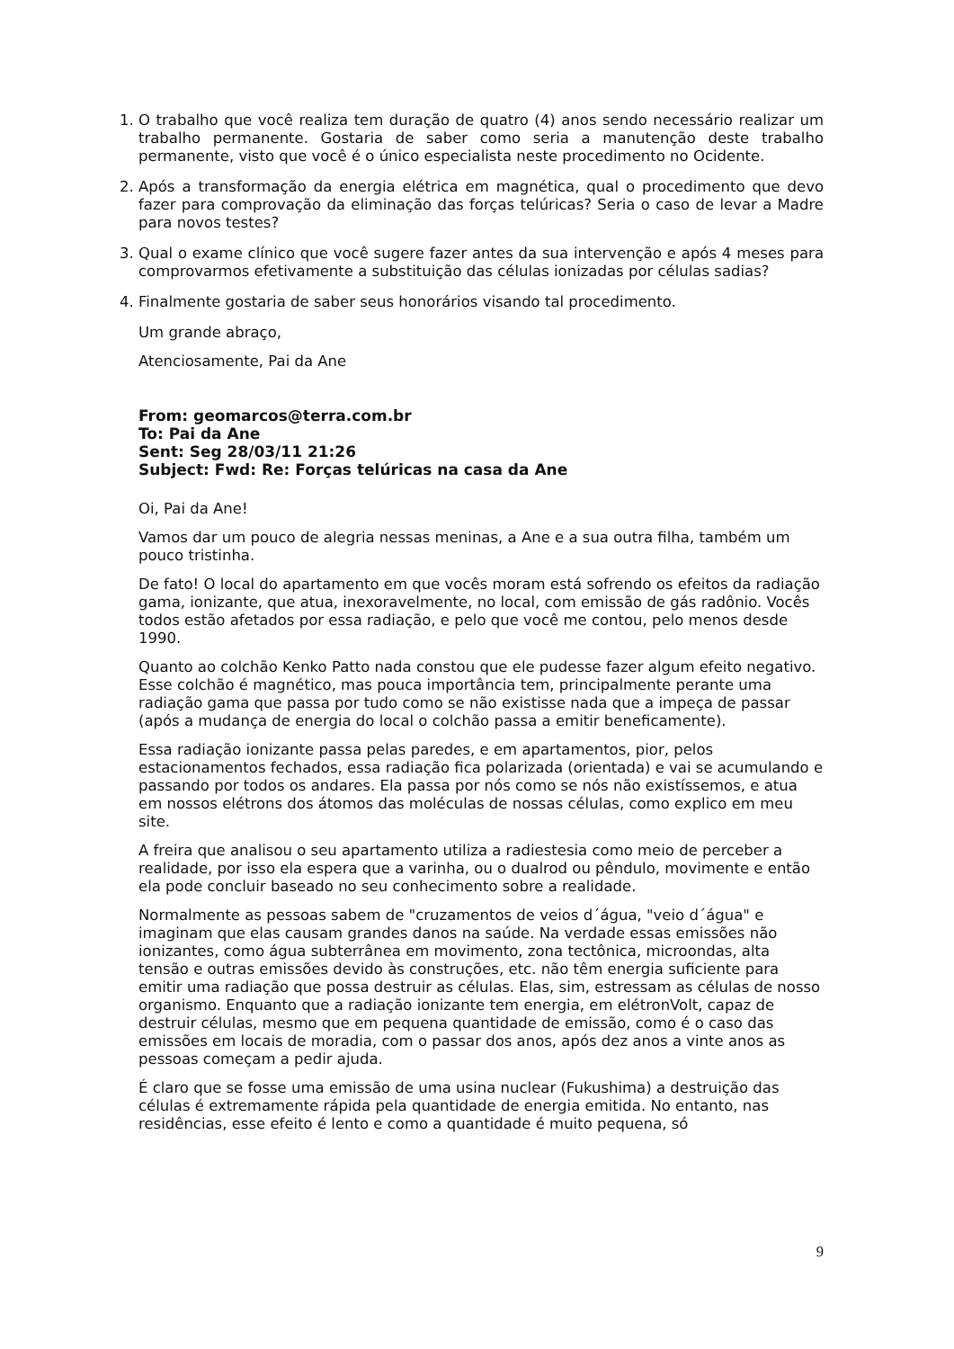1. O trabalho que você realiza tem duração de quatro (4) anos sendo necessário realizar um trabalho permanente. Gostaria de saber como seria a manutenção deste trabalho permanente, visto que você é o único especialista neste procedimento no Ocidente.
2. Após a transformação da energia elétrica em magnética, qual o procedimento que devo fazer para comprovação da eliminação das forças telúricas? Seria o caso de levar a Madre para novos testes?
3. Qual o exame clínico que você sugere fazer antes da sua intervenção e após 4 meses para comprovarmos efetivamente a substituição das células ionizadas por células sadias?
4. Finalmente gostaria de saber seus honorários visando tal procedimento.
Um grande abraço,
Atenciosamente, Pai da Ane
From: geomarcos@terra.com.br
To: Pai da Ane
Sent: Seg 28/03/11 21:26
Subject: Fwd: Re: Forças telúricas na casa da Ane
Oi, Pai da Ane!
Vamos dar um pouco de alegria nessas meninas, a Ane e a sua outra filha, também um pouco tristinha.
De fato! O local do apartamento em que vocês moram está sofrendo os efeitos da radiação gama, ionizante, que atua, inexoravelmente, no local, com emissão de gás radônio. Vocês todos estão afetados por essa radiação, e pelo que você me contou, pelo menos desde 1990.
Quanto ao colchão Kenko Patto nada constou que ele pudesse fazer algum efeito negativo. Esse colchão é magnético, mas pouca importância tem, principalmente perante uma radiação gama que passa por tudo como se não existisse nada que a impeça de passar (após a mudança de energia do local o colchão passa a emitir beneficamente).
Essa radiação ionizante passa pelas paredes, e em apartamentos, pior, pelos estacionamentos fechados, essa radiação fica polarizada (orientada) e vai se acumulando e passando por todos os andares. Ela passa por nós como se nós não existíssemos, e atua em nossos elétrons dos átomos das moléculas de nossas células, como explico em meu site.
A freira que analisou o seu apartamento utiliza a radiestesia como meio de perceber a realidade, por isso ela espera que a varinha, ou o dualrod ou pêndulo, movimente e então ela pode concluir baseado no seu conhecimento sobre a realidade.
Normalmente as pessoas sabem de "cruzamentos de veios d´água, "veio d´água" e imaginam que elas causam grandes danos na saúde. Na verdade essas emissões não ionizantes, como água subterrânea em movimento, zona tectônica, microondas, alta tensão e outras emissões devido às construções, etc. não têm energia suficiente para emitir uma radiação que possa destruir as células. Elas, sim, estressam as células de nosso organismo. Enquanto que a radiação ionizante tem energia, em elétronVolt, capaz de destruir células, mesmo que em pequena quantidade de emissão, como é o caso das emissões em locais de moradia, com o passar dos anos, após dez anos a vinte anos as pessoas começam a pedir ajuda.
É claro que se fosse uma emissão de uma usina nuclear (Fukushima) a destruição das células é extremamente rápida pela quantidade de energia emitida. No entanto, nas residências, esse efeito é lento e como a quantidade é muito pequena, só
9